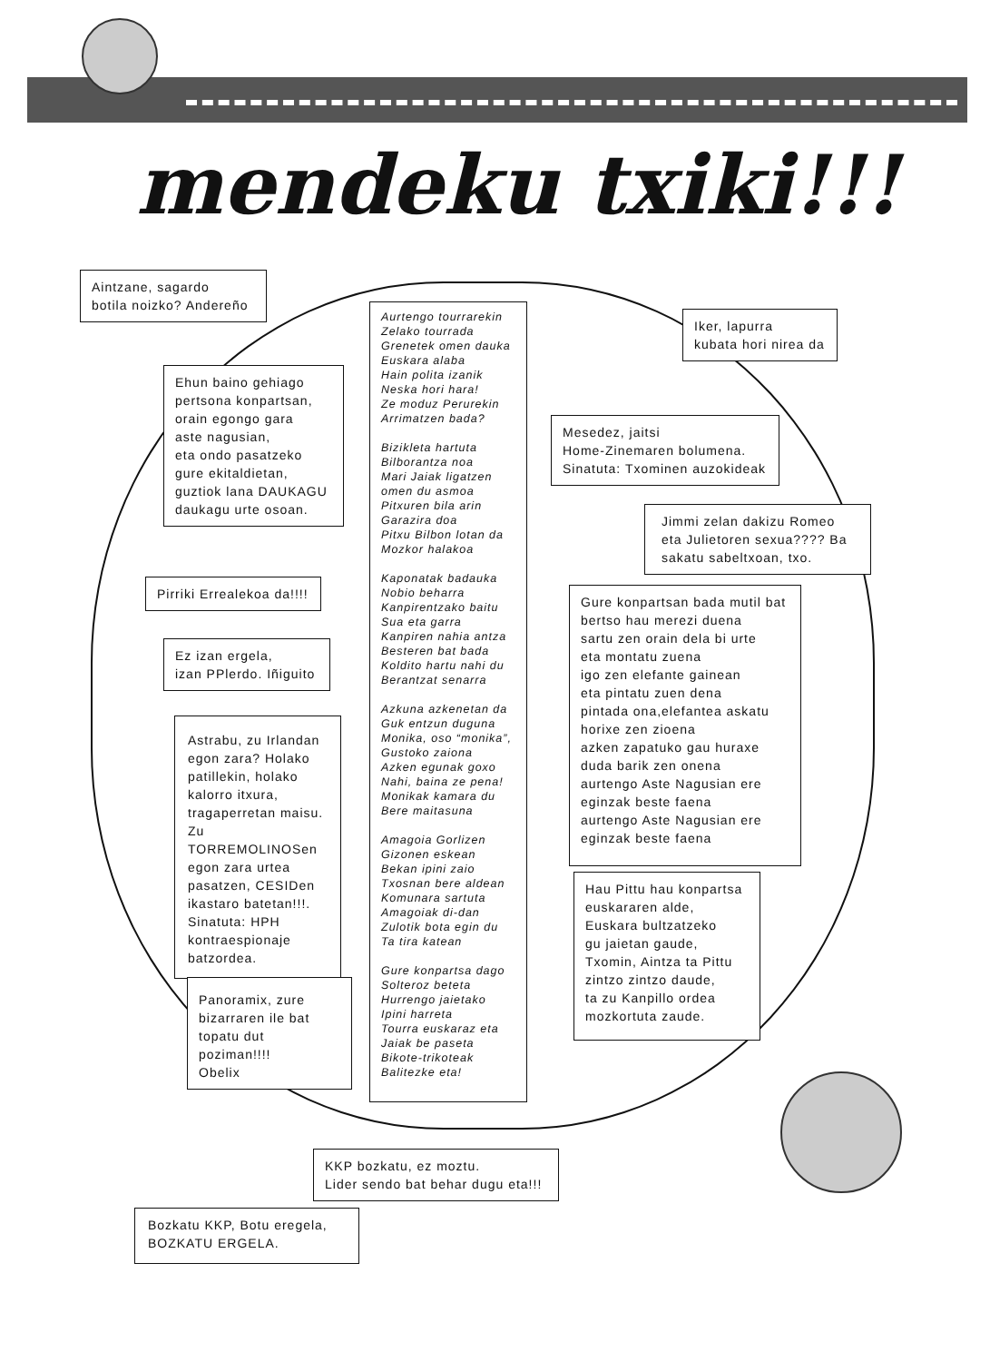mendeku txiki!!!
Aintzane, sagardo
botila noizko? Andereño
Aurtengo tourrarekin
Zelako tourrada
Grenetek omen dauka
Euskara alaba
Hain polita izanik
Neska hori hara!
Ze moduz Perurekin
Arrimatzen bada?
Bizikleta hartuta
Bilborantza noa
Mari Jaiak ligatzen
omen du asmoa
Pitxuren bila arin
Garazira doa
Pitxu Bilbon lotan da
Mozkor halakoa
Kaponatak badauka
Nobio beharra
Kanpirentzako baitu
Sua eta garra
Kanpiren nahia antza
Besteren bat bada
Koldito hartu nahi du
Berantzat senarra
Azkuna azkenetan da
Guk entzun duguna
Monika, oso “monika”,
Gustoko zaiona
Azken egunak goxo
Nahi, baina ze pena!
Monikak kamara du
Bere maitasuna
Amagoia Gorlizen
Gizonen eskean
Bekan ipini zaio
Txosnan bere aldean
Komunara sartuta
Amagoiak di-dan
Zulotik bota egin du
Ta tira katean
Gure konpartsa dago
Solteroz beteta
Hurrengo jaietako
Ipini harreta
Tourra euskaraz eta
Jaiak be paseta
Bikote-trikoteak
Balitezke eta!
Iker, lapurra
kubata hori nirea da
Ehun baino gehiago
pertsona konpartsan,
orain egongo gara
aste nagusian,
eta ondo pasatzeko
gure ekitaldietan,
guztiok lana DAUKAGU
daukagu urte osoan.
Mesedez, jaitsi
Home-Zinemaren bolumena.
Sinatuta: Txominen auzokideak
Jimmi zelan dakizu Romeo
eta Julietoren sexua???? Ba
sakatu sabeltxoan, txo.
Pirriki Errealekoa da!!!!
Gure konpartsan bada mutil bat
bertso hau merezi duena
sartu zen orain dela bi urte
eta montatu zuena
igo zen elefante gainean
eta pintatu zuen dena
pintada ona,elefantea askatu
horixe zen zioena
azken zapatuko gau huraxe
duda barik zen onena
aurtengo Aste Nagusian ere
eginzak beste faena
aurtengo Aste Nagusian ere
eginzak beste faena
Ez izan ergela,
izan PPlerdo. Iñiguito
Astrabu, zu Irlandan
egon zara? Holako
patillekin, holako
kalorro itxura,
tragaperretan maisu. Zu
TORREMOLINOSen
egon zara urtea
pasatzen, CESIDen
ikastaro batetan!!!.
Sinatuta: HPH
kontraespionaje
batzordea.
Hau Pittu hau konpartsa
euskararen alde,
Euskara bultzatzeko
gu jaietan gaude,
Txomin, Aintza ta Pittu
zintzo zintzo daude,
ta zu Kanpillo ordea
mozkortuta zaude.
Panoramix, zure
bizarraren ile bat
topatu dut poziman!!!!
Obelix
KKP bozkatu, ez moztu.
Lider sendo bat behar dugu eta!!!
Bozkatu KKP, Botu eregela,
BOZKATU ERGELA.